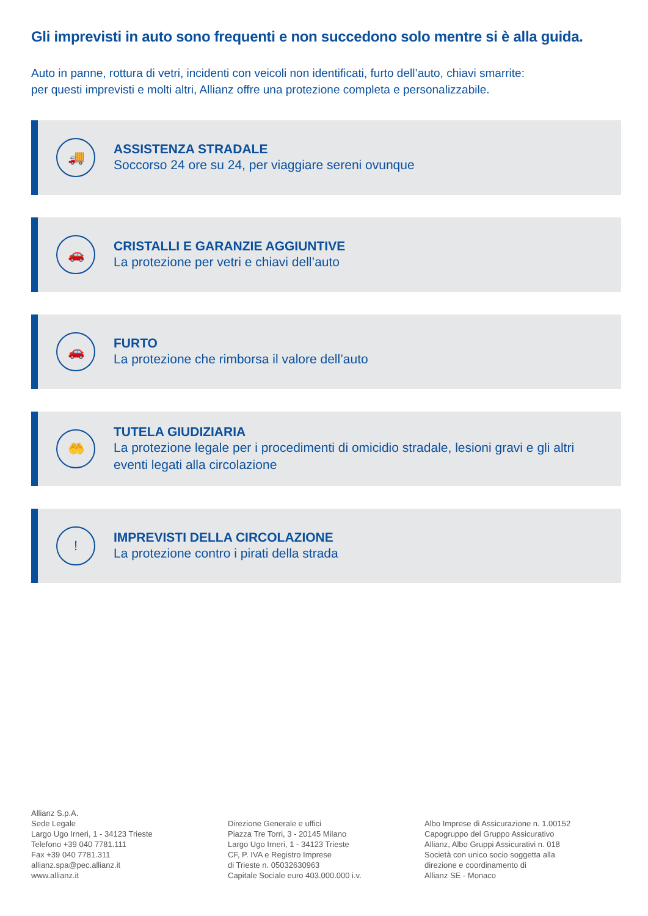Gli imprevisti in auto sono frequenti e non succedono solo mentre si è alla guida.
Auto in panne, rottura di vetri, incidenti con veicoli non identificati, furto dell’auto, chiavi smarrite:
per questi imprevisti e molti altri, Allianz offre una protezione completa e personalizzabile.
🚚
ASSISTENZA STRADALE
Soccorso 24 ore su 24, per viaggiare sereni ovunque
🚗
CRISTALLI E GARANZIE AGGIUNTIVE
La protezione per vetri e chiavi dell’auto
🚗
FURTO
La protezione che rimborsa il valore dell’auto
🤲
TUTELA GIUDIZIARIA
La protezione legale per i procedimenti di omicidio stradale, lesioni gravi e gli altri
eventi legati alla circolazione
!
IMPREVISTI DELLA CIRCOLAZIONE
La protezione contro i pirati della strada
Allianz S.p.A.
Sede Legale
Largo Ugo Irneri, 1 - 34123 Trieste
Telefono +39 040 7781.111
Fax +39 040 7781.311
allianz.spa@pec.allianz.it
www.allianz.it
Direzione Generale e uffici
Piazza Tre Torri, 3 - 20145 Milano
Largo Ugo Irneri, 1 - 34123 Trieste
CF, P. IVA e Registro Imprese
di Trieste n. 05032630963
Capitale Sociale euro 403.000.000 i.v.
Albo Imprese di Assicurazione n. 1.00152
Capogruppo del Gruppo Assicurativo
Allianz, Albo Gruppi Assicurativi n. 018
Società con unico socio soggetta alla
direzione e coordinamento di
Allianz SE - Monaco